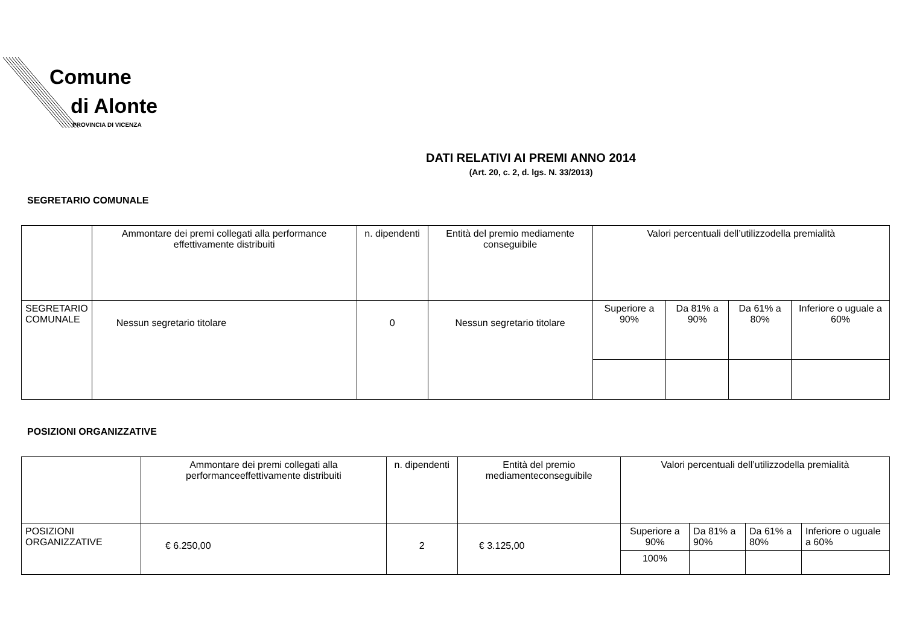Comune
di Alonte
PROVINCIA DI VICENZA
DATI RELATIVI AI PREMI ANNO 2014
(Art. 20, c. 2, d. lgs. N. 33/2013)
SEGRETARIO COMUNALE
| | Ammontare dei premi collegati alla performance effettivamente distribuiti | n. dipendenti | Entità del premio mediamente conseguibile | Valori percentuali dell’utilizzodella premialità | | | |
| SEGRETARIO COMUNALE | Nessun segretario titolare | 0 | Nessun segretario titolare | Superiore a 90% | Da 81% a 90% | Da 61% a 80% | Inferiore o uguale a 60% |
POSIZIONI ORGANIZZATIVE
| | Ammontare dei premi collegati alla performanceeffettivamente distribuiti | n. dipendenti | Entità del premio mediamenteconseguibile | Valori percentuali dell’utilizzodella premialità | | | |
| POSIZIONI ORGANIZZATIVE | € 6.250,00 | 2 | € 3.125,00 | Superiore a 90% | Da 81% a 90% | Da 61% a 80% | Inferiore o uguale a 60% |
| | | | | 100% | | | |